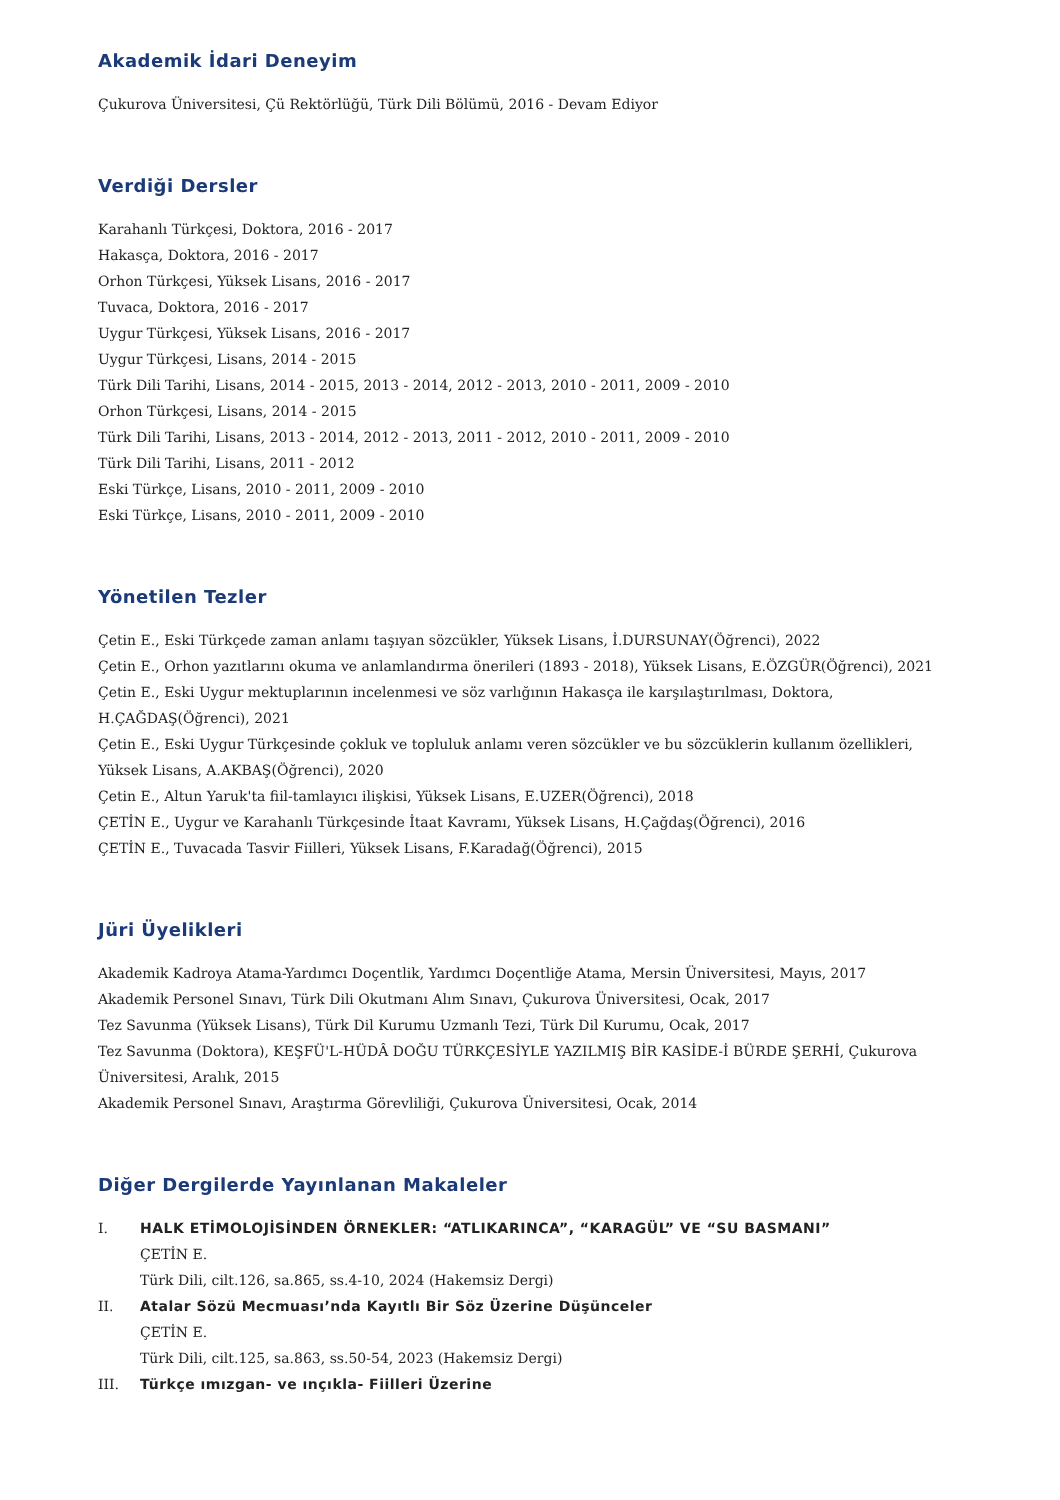Akademik İdari Deneyim
Çukurova Üniversitesi, Çü Rektörlüğü, Türk Dili Bölümü, 2016 - Devam Ediyor
Verdiği Dersler
Karahanlı Türkçesi, Doktora, 2016 - 2017
Hakasça, Doktora, 2016 - 2017
Orhon Türkçesi, Yüksek Lisans, 2016 - 2017
Tuvaca, Doktora, 2016 - 2017
Uygur Türkçesi, Yüksek Lisans, 2016 - 2017
Uygur Türkçesi, Lisans, 2014 - 2015
Türk Dili Tarihi, Lisans, 2014 - 2015, 2013 - 2014, 2012 - 2013, 2010 - 2011, 2009 - 2010
Orhon Türkçesi, Lisans, 2014 - 2015
Türk Dili Tarihi, Lisans, 2013 - 2014, 2012 - 2013, 2011 - 2012, 2010 - 2011, 2009 - 2010
Türk Dili Tarihi, Lisans, 2011 - 2012
Eski Türkçe, Lisans, 2010 - 2011, 2009 - 2010
Eski Türkçe, Lisans, 2010 - 2011, 2009 - 2010
Yönetilen Tezler
Çetin E., Eski Türkçede zaman anlamı taşıyan sözcükler, Yüksek Lisans, İ.DURSUNAY(Öğrenci), 2022
Çetin E., Orhon yazıtlarını okuma ve anlamlandırma önerileri (1893 - 2018), Yüksek Lisans, E.ÖZGÜR(Öğrenci), 2021
Çetin E., Eski Uygur mektuplarının incelenmesi ve söz varlığının Hakasça ile karşılaştırılması, Doktora, H.ÇAĞDAŞ(Öğrenci), 2021
Çetin E., Eski Uygur Türkçesinde çokluk ve topluluk anlamı veren sözcükler ve bu sözcüklerin kullanım özellikleri, Yüksek Lisans, A.AKBAŞ(Öğrenci), 2020
Çetin E., Altun Yaruk'ta fiil-tamlayıcı ilişkisi, Yüksek Lisans, E.UZER(Öğrenci), 2018
ÇETİN E., Uygur ve Karahanlı Türkçesinde İtaat Kavramı, Yüksek Lisans, H.Çağdaş(Öğrenci), 2016
ÇETİN E., Tuvacada Tasvir Fiilleri, Yüksek Lisans, F.Karadağ(Öğrenci), 2015
Jüri Üyelikleri
Akademik Kadroya Atama-Yardımcı Doçentlik, Yardımcı Doçentliğe Atama, Mersin Üniversitesi, Mayıs, 2017
Akademik Personel Sınavı, Türk Dili Okutmanı Alım Sınavı, Çukurova Üniversitesi, Ocak, 2017
Tez Savunma (Yüksek Lisans), Türk Dil Kurumu Uzmanlı Tezi, Türk Dil Kurumu, Ocak, 2017
Tez Savunma (Doktora), KEŞFÜ'L-HÜDÂ DOĞU TÜRKÇESİYLE YAZILMIŞ BİR KASİDE-İ BÜRDE ŞERHİ, Çukurova Üniversitesi, Aralık, 2015
Akademik Personel Sınavı, Araştırma Görevliliği, Çukurova Üniversitesi, Ocak, 2014
Diğer Dergilerde Yayınlanan Makaleler
I. HALK ETİMOLOJİSİNDEN ÖRNEKLER: “ATLIKARINCA”, “KARAGÜL” VE “SU BASMANI”
ÇETİN E.
Türk Dili, cilt.126, sa.865, ss.4-10, 2024 (Hakemsiz Dergi)
II. Atalar Sözü Mecmuası’nda Kayıtlı Bir Söz Üzerine Düşünceler
ÇETİN E.
Türk Dili, cilt.125, sa.863, ss.50-54, 2023 (Hakemsiz Dergi)
III. Türkçe ımızgan- ve ınçıkla- Fiilleri Üzerine